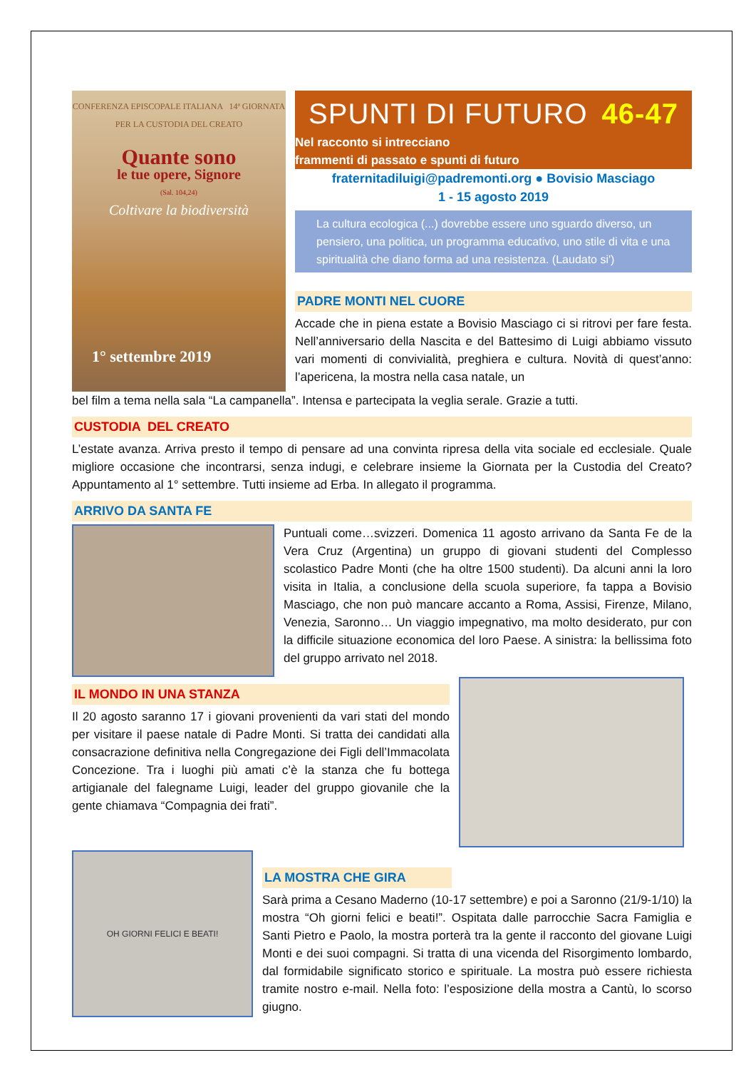CONFERENZA EPISCOPALE ITALIANA 14ª GIORNATA PER LA CUSTODIA DEL CREATO
Quante sono
le tue opere, Signore
(Sal. 104,24)
Coltivare la biodiversità
1° settembre 2019
SPUNTI DI FUTURO 46-47
Nel racconto si intrecciano
frammenti di passato e spunti di futuro
fraternitadiluigi@padremonti.org ● Bovisio Masciago
1 - 15 agosto 2019
La cultura ecologica (...) dovrebbe essere uno sguardo diverso, un pensiero, una politica, un programma educativo, uno stile di vita e una spiritualità che diano forma ad una resistenza. (Laudato si')
PADRE MONTI NEL CUORE
Accade che in piena estate a Bovisio Masciago ci si ritrovi per fare festa. Nell’anniversario della Nascita e del Battesimo di Luigi abbiamo vissuto vari momenti di convivialità, preghiera e cultura. Novità di quest’anno: l’apericena, la mostra nella casa natale, un
bel film a tema nella sala “La campanella”. Intensa e partecipata la veglia serale. Grazie a tutti.
CUSTODIA DEL CREATO
L’estate avanza. Arriva presto il tempo di pensare ad una convinta ripresa della vita sociale ed ecclesiale. Quale migliore occasione che incontrarsi, senza indugi, e celebrare insieme la Giornata per la Custodia del Creato? Appuntamento al 1° settembre. Tutti insieme ad Erba. In allegato il programma.
ARRIVO DA SANTA FE
Puntuali come…svizzeri. Domenica 11 agosto arrivano da Santa Fe de la Vera Cruz (Argentina) un gruppo di giovani studenti del Complesso scolastico Padre Monti (che ha oltre 1500 studenti). Da alcuni anni la loro visita in Italia, a conclusione della scuola superiore, fa tappa a Bovisio Masciago, che non può mancare accanto a Roma, Assisi, Firenze, Milano, Venezia, Saronno… Un viaggio impegnativo, ma molto desiderato, pur con la difficile situazione economica del loro Paese. A sinistra: la bellissima foto del gruppo arrivato nel 2018.
IL MONDO IN UNA STANZA
Il 20 agosto saranno 17 i giovani provenienti da vari stati del mondo per visitare il paese natale di Padre Monti. Si tratta dei candidati alla consacrazione definitiva nella Congregazione dei Figli dell’Immacolata Concezione. Tra i luoghi più amati c’è la stanza che fu bottega artigianale del falegname Luigi, leader del gruppo giovanile che la gente chiamava “Compagnia dei frati”.
OH GIORNI FELICI E BEATI!
LA MOSTRA CHE GIRA
Sarà prima a Cesano Maderno (10-17 settembre) e poi a Saronno (21/9-1/10) la mostra “Oh giorni felici e beati!”. Ospitata dalle parrocchie Sacra Famiglia e Santi Pietro e Paolo, la mostra porterà tra la gente il racconto del giovane Luigi Monti e dei suoi compagni. Si tratta di una vicenda del Risorgimento lombardo, dal formidabile significato storico e spirituale. La mostra può essere richiesta tramite nostro e-mail. Nella foto: l’esposizione della mostra a Cantù, lo scorso giugno.